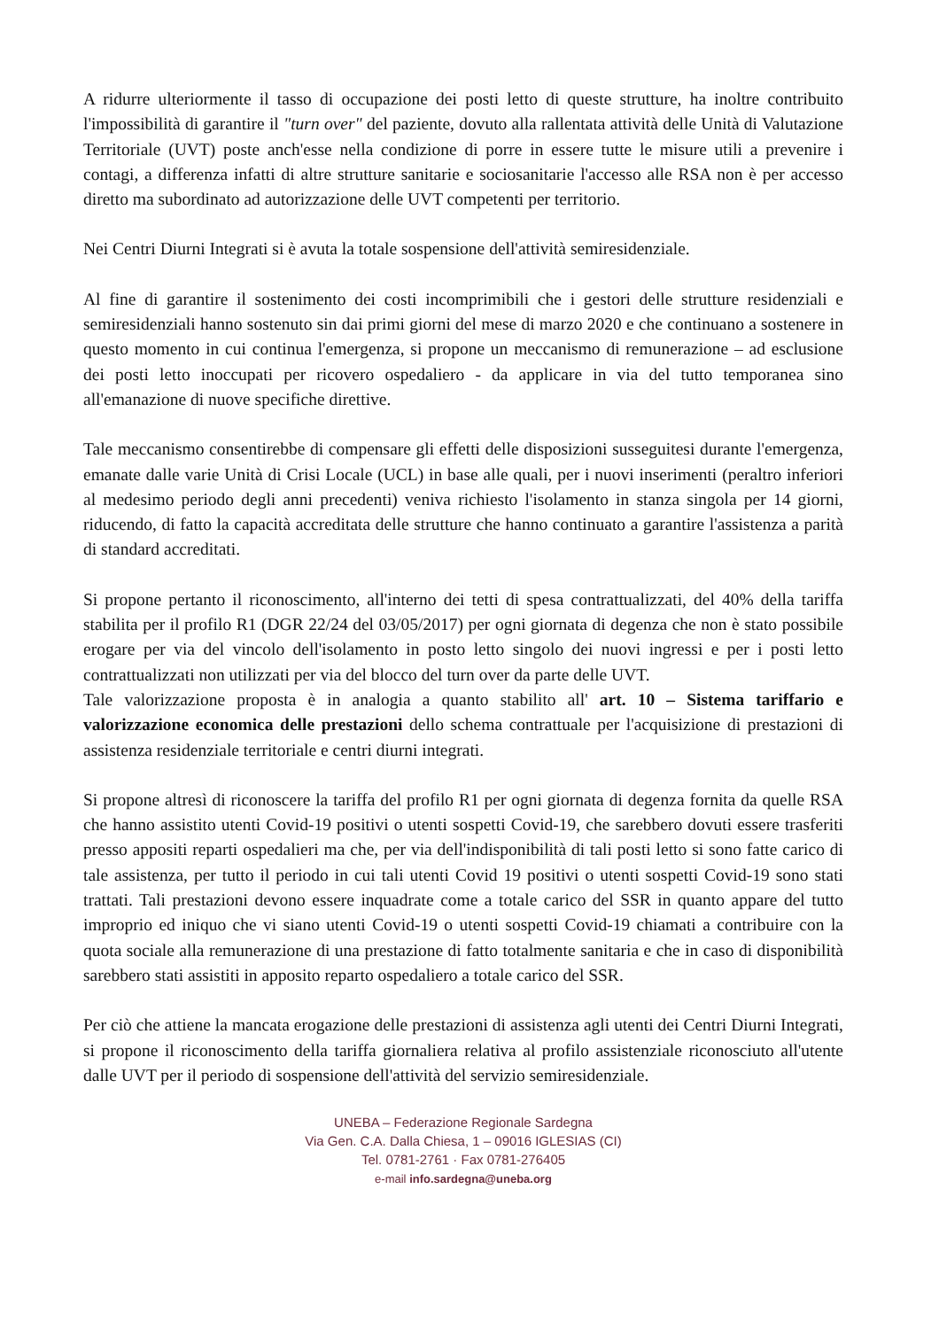A ridurre ulteriormente il tasso di occupazione dei posti letto di queste strutture, ha inoltre contribuito l'impossibilità di garantire il "turn over" del paziente, dovuto alla rallentata attività delle Unità di Valutazione Territoriale (UVT) poste anch'esse nella condizione di porre in essere tutte le misure utili a prevenire i contagi, a differenza infatti di altre strutture sanitarie e sociosanitarie l'accesso alle RSA non è per accesso diretto ma subordinato ad autorizzazione delle UVT competenti per territorio.
Nei Centri Diurni Integrati si è avuta la totale sospensione dell'attività semiresidenziale.
Al fine di garantire il sostenimento dei costi incomprimibili che i gestori delle strutture residenziali e semiresidenziali hanno sostenuto sin dai primi giorni del mese di marzo 2020 e che continuano a sostenere in questo momento in cui continua l'emergenza, si propone un meccanismo di remunerazione – ad esclusione dei posti letto inoccupati per ricovero ospedaliero - da applicare in via del tutto temporanea sino all'emanazione di nuove specifiche direttive.
Tale meccanismo consentirebbe di compensare gli effetti delle disposizioni susseguitesi durante l'emergenza, emanate dalle varie Unità di Crisi Locale (UCL) in base alle quali, per i nuovi inserimenti (peraltro inferiori al medesimo periodo degli anni precedenti) veniva richiesto l'isolamento in stanza singola per 14 giorni, riducendo, di fatto la capacità accreditata delle strutture che hanno continuato a garantire l'assistenza a parità di standard accreditati.
Si propone pertanto il riconoscimento, all'interno dei tetti di spesa contrattualizzati, del 40% della tariffa stabilita per il profilo R1 (DGR 22/24 del 03/05/2017) per ogni giornata di degenza che non è stato possibile erogare per via del vincolo dell'isolamento in posto letto singolo dei nuovi ingressi e per i posti letto contrattualizzati non utilizzati per via del blocco del turn over da parte delle UVT.
Tale valorizzazione proposta è in analogia a quanto stabilito all' art. 10 – Sistema tariffario e valorizzazione economica delle prestazioni dello schema contrattuale per l'acquisizione di prestazioni di assistenza residenziale territoriale e centri diurni integrati.
Si propone altresì di riconoscere la tariffa del profilo R1 per ogni giornata di degenza fornita da quelle RSA che hanno assistito utenti Covid-19 positivi o utenti sospetti Covid-19, che sarebbero dovuti essere trasferiti presso appositi reparti ospedalieri ma che, per via dell'indisponibilità di tali posti letto si sono fatte carico di tale assistenza, per tutto il periodo in cui tali utenti Covid 19 positivi o utenti sospetti Covid-19 sono stati trattati. Tali prestazioni devono essere inquadrate come a totale carico del SSR in quanto appare del tutto improprio ed iniquo che vi siano utenti Covid-19 o utenti sospetti Covid-19 chiamati a contribuire con la quota sociale alla remunerazione di una prestazione di fatto totalmente sanitaria e che in caso di disponibilità sarebbero stati assistiti in apposito reparto ospedaliero a totale carico del SSR.
Per ciò che attiene la mancata erogazione delle prestazioni di assistenza agli utenti dei Centri Diurni Integrati, si propone il riconoscimento della tariffa giornaliera relativa al profilo assistenziale riconosciuto all'utente dalle UVT per il periodo di sospensione dell'attività del servizio semiresidenziale.
UNEBA – Federazione Regionale Sardegna
Via Gen. C.A. Dalla Chiesa, 1 – 09016 IGLESIAS (CI)
Tel. 0781-2761 · Fax 0781-276405
e-mail info.sardegna@uneba.org